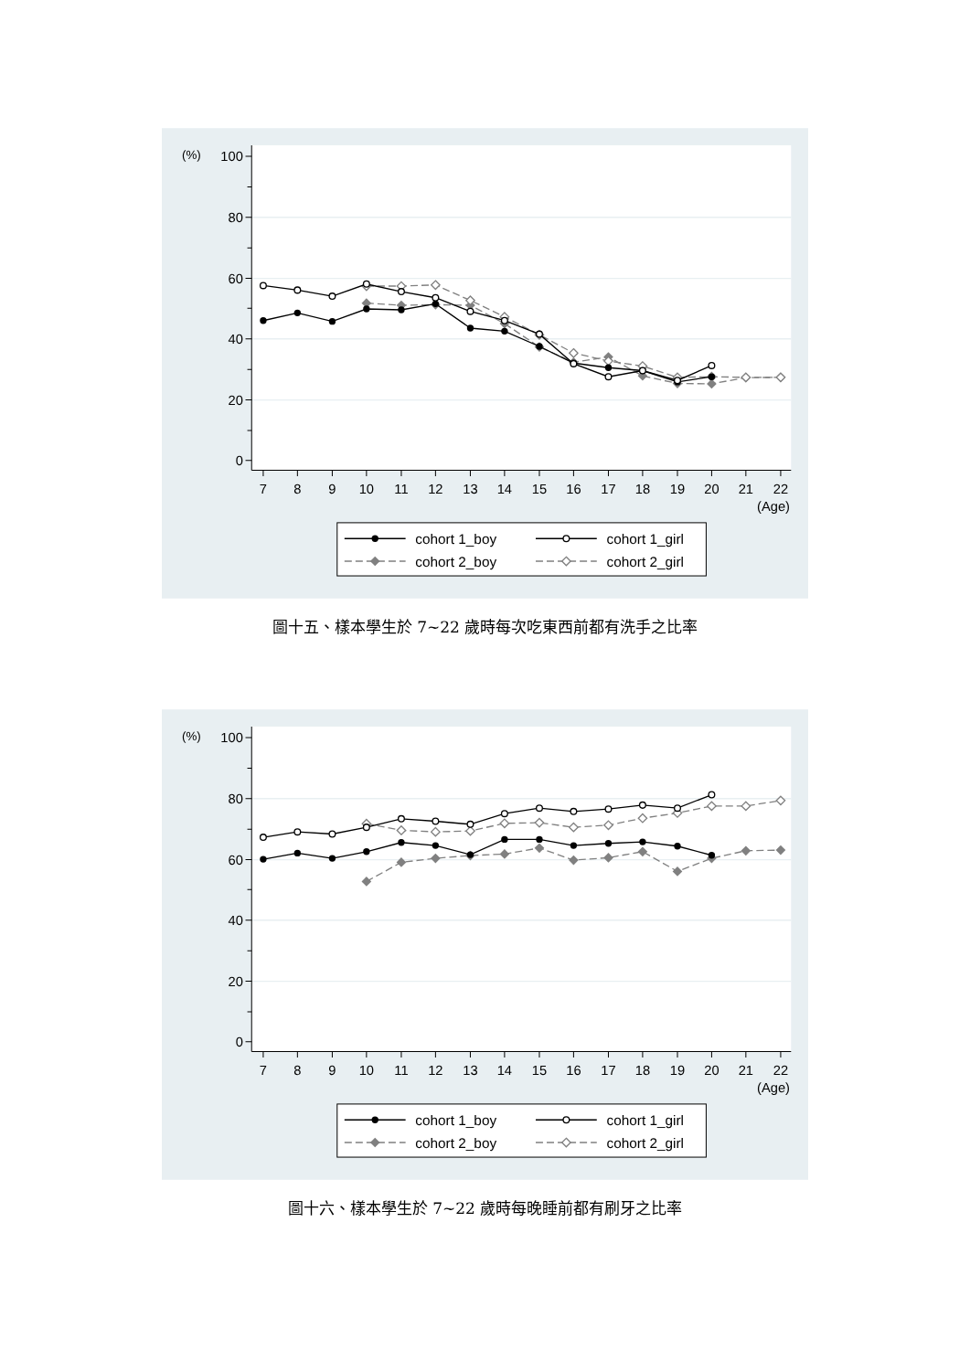0
20
40
60
80
100
(%)
7
8
9
10
11
12
13
14
15
16
17
18
19
20
21
22
(Age)
cohort 1_boy
cohort 1_girl
cohort 2_boy
cohort 2_girl
圖十五、樣本學生於 7~22 歲時每次吃東西前都有洗手之比率
0
20
40
60
80
100
(%)
7
8
9
10
11
12
13
14
15
16
17
18
19
20
21
22
(Age)
cohort 1_boy
cohort 1_girl
cohort 2_boy
cohort 2_girl
圖十六、樣本學生於 7~22 歲時每晚睡前都有刷牙之比率